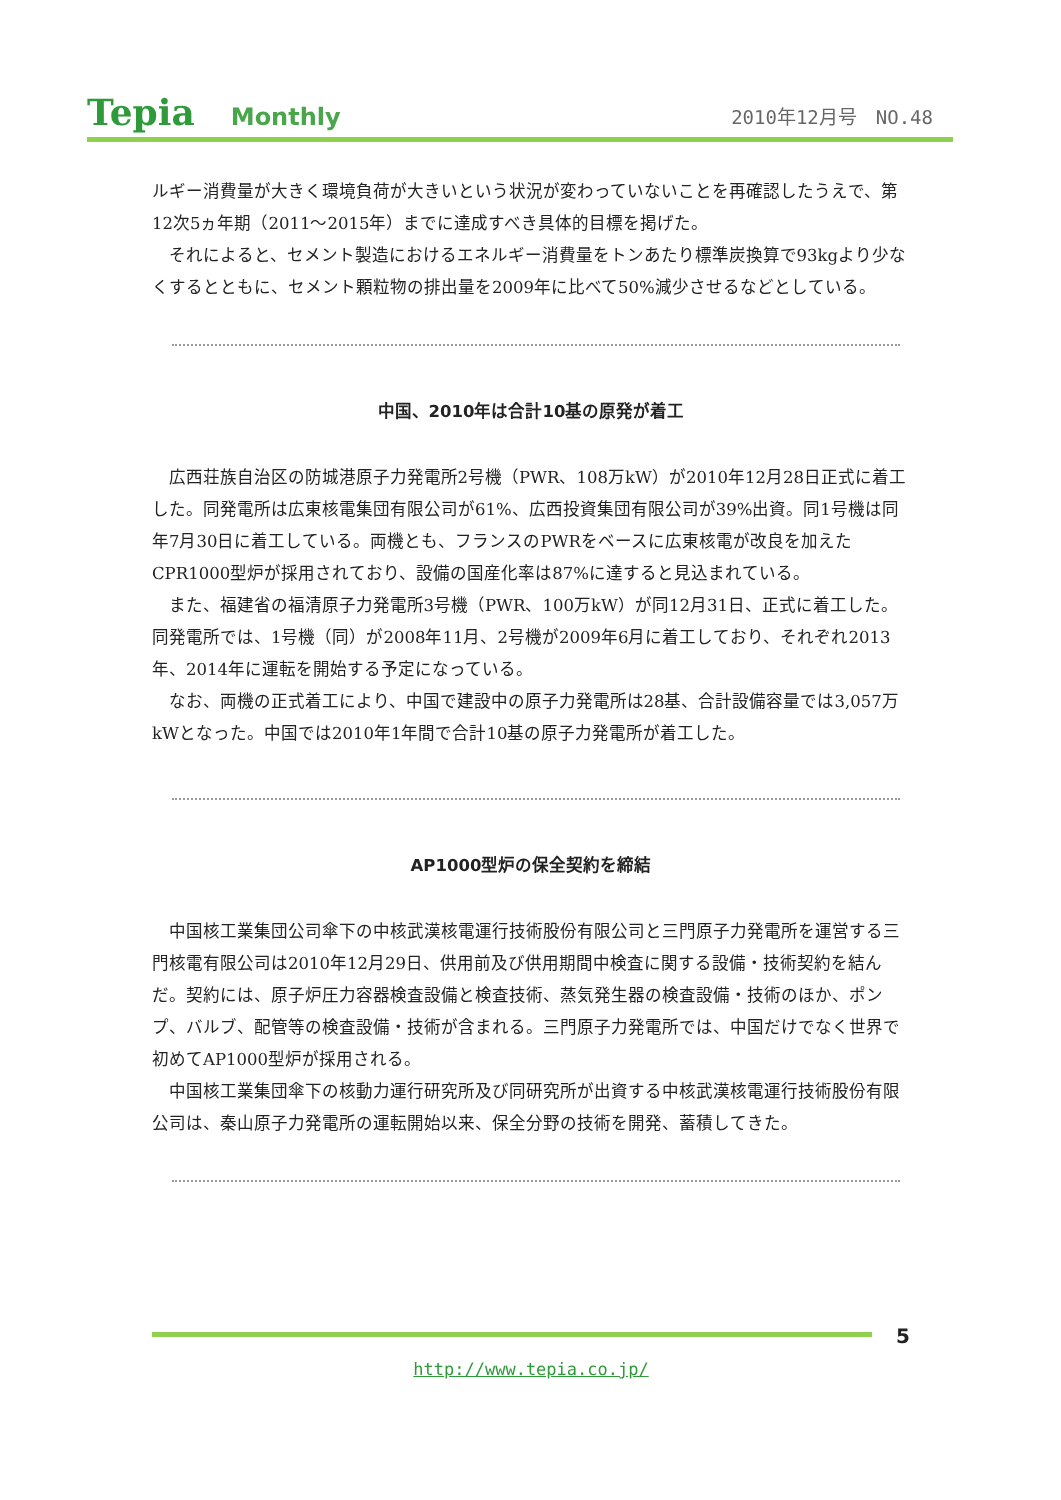Tepia Monthly 2010年12月号　NO.48
ルギー消費量が大きく環境負荷が大きいという状況が変わっていないことを再確認したうえで、第12次5ヵ年期（2011～2015年）までに達成すべき具体的目標を掲げた。
それによると、セメント製造におけるエネルギー消費量をトンあたり標準炭換算で93kgより少なくするとともに、セメント顆粒物の排出量を2009年に比べて50%減少させるなどとしている。
中国、2010年は合計10基の原発が着工
広西荘族自治区の防城港原子力発電所2号機（PWR、108万kW）が2010年12月28日正式に着工した。同発電所は広東核電集団有限公司が61%、広西投資集団有限公司が39%出資。同1号機は同年7月30日に着工している。両機とも、フランスのPWRをベースに広東核電が改良を加えたCPR1000型炉が採用されており、設備の国産化率は87%に達すると見込まれている。
また、福建省の福清原子力発電所3号機（PWR、100万kW）が同12月31日、正式に着工した。同発電所では、1号機（同）が2008年11月、2号機が2009年6月に着工しており、それぞれ2013年、2014年に運転を開始する予定になっている。
なお、両機の正式着工により、中国で建設中の原子力発電所は28基、合計設備容量では3,057万kWとなった。中国では2010年1年間で合計10基の原子力発電所が着工した。
AP1000型炉の保全契約を締結
中国核工業集団公司傘下の中核武漢核電運行技術股份有限公司と三門原子力発電所を運営する三門核電有限公司は2010年12月29日、供用前及び供用期間中検査に関する設備・技術契約を結んだ。契約には、原子炉圧力容器検査設備と検査技術、蒸気発生器の検査設備・技術のほか、ポンプ、バルブ、配管等の検査設備・技術が含まれる。三門原子力発電所では、中国だけでなく世界で初めてAP1000型炉が採用される。
中国核工業集団傘下の核動力運行研究所及び同研究所が出資する中核武漢核電運行技術股份有限公司は、秦山原子力発電所の運転開始以来、保全分野の技術を開発、蓄積してきた。
5
http://www.tepia.co.jp/